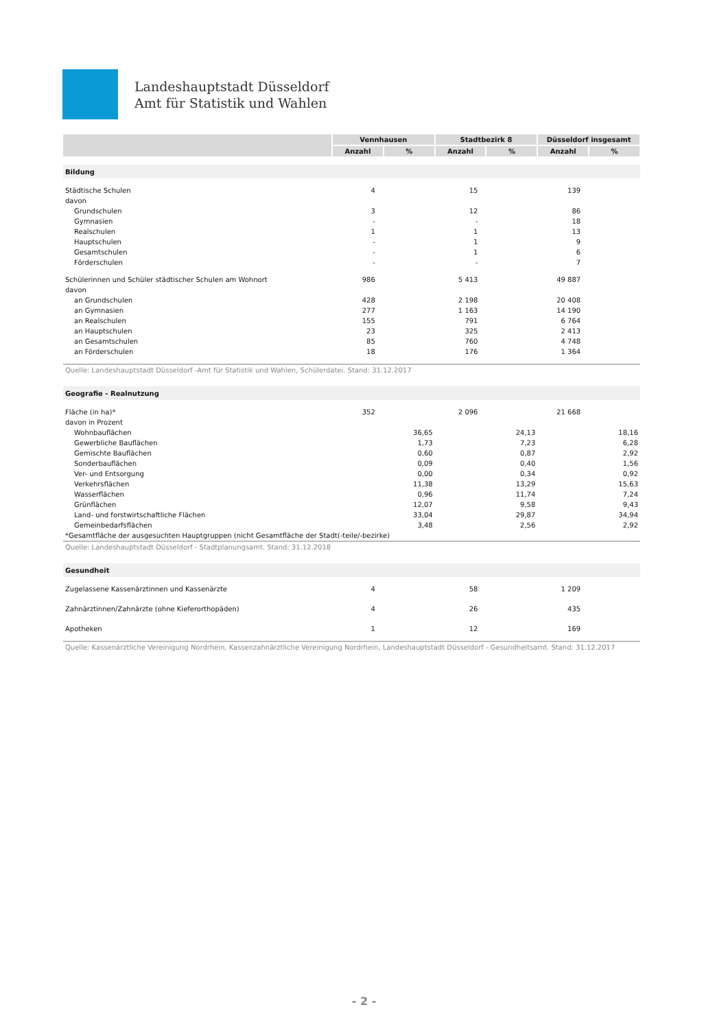Landeshauptstadt Düsseldorf
Amt für Statistik und Wahlen
| | Vennhausen | | Stadtbezirk 8 | | Düsseldorf insgesamt | |
| --- | --- | --- | --- | --- | --- | --- |
| | Anzahl | % | Anzahl | % | Anzahl | % |
| Bildung | | | | | | |
| Städtische Schulen | 4 | | 15 | | 139 | |
| davon | | | | | | |
| Grundschulen | 3 | | 12 | | 86 | |
| Gymnasien | - | | - | | 18 | |
| Realschulen | 1 | | 1 | | 13 | |
| Hauptschulen | - | | 1 | | 9 | |
| Gesamtschulen | - | | 1 | | 6 | |
| Förderschulen | - | | - | | 7 | |
| Schülerinnen und Schüler städtischer Schulen am Wohnort | 986 | | 5 413 | | 49 887 | |
| davon | | | | | | |
| an Grundschulen | 428 | | 2 198 | | 20 408 | |
| an Gymnasien | 277 | | 1 163 | | 14 190 | |
| an Realschulen | 155 | | 791 | | 6 764 | |
| an Hauptschulen | 23 | | 325 | | 2 413 | |
| an Gesamtschulen | 85 | | 760 | | 4 748 | |
| an Förderschulen | 18 | | 176 | | 1 364 | |
| Quelle: Landeshauptstadt Düsseldorf -Amt für Statistik und Wahlen, Schülerdatei. Stand: 31.12.2017 | | | | | | |
| Geografie - Realnutzung | | | | | | |
| Fläche (in ha)* | 352 | | 2 096 | | 21 668 | |
| davon in Prozent | | | | | | |
| Wohnbauflächen | | 36,65 | | 24,13 | | 18,16 |
| Gewerbliche Bauflächen | | 1,73 | | 7,23 | | 6,28 |
| Gemischte Bauflächen | | 0,60 | | 0,87 | | 2,92 |
| Sonderbauflächen | | 0,09 | | 0,40 | | 1,56 |
| Ver- und Entsorgung | | 0,00 | | 0,34 | | 0,92 |
| Verkehrsflächen | | 11,38 | | 13,29 | | 15,63 |
| Wasserflächen | | 0,96 | | 11,74 | | 7,24 |
| Grünflächen | | 12,07 | | 9,58 | | 9,43 |
| Land- und forstwirtschaftliche Flächen | | 33,04 | | 29,87 | | 34,94 |
| Gemeinbedarfsflächen | | 3,48 | | 2,56 | | 2,92 |
| *Gesamtfläche der ausgesuchten Hauptgruppen (nicht Gesamtfläche der Stadt(-teile/-bezirke) | | | | | | |
| Quelle: Landeshauptstadt Düsseldorf - Stadtplanungsamt. Stand: 31.12.2018 | | | | | | |
| Gesundheit | | | | | | |
| Zugelassene Kassenärztinnen und Kassenärzte | 4 | | 58 | | 1 209 | |
| Zahnärztinnen/Zahnärzte (ohne Kieferorthopäden) | 4 | | 26 | | 435 | |
| Apotheken | 1 | | 12 | | 169 | |
| Quelle: Kassenärztliche Vereinigung Nordrhein, Kassenzahnärztliche Vereinigung Nordrhein, Landeshauptstadt Düsseldorf - Gesundheitsamt. Stand: 31.12.2017 | | | | | | |
- 2 -